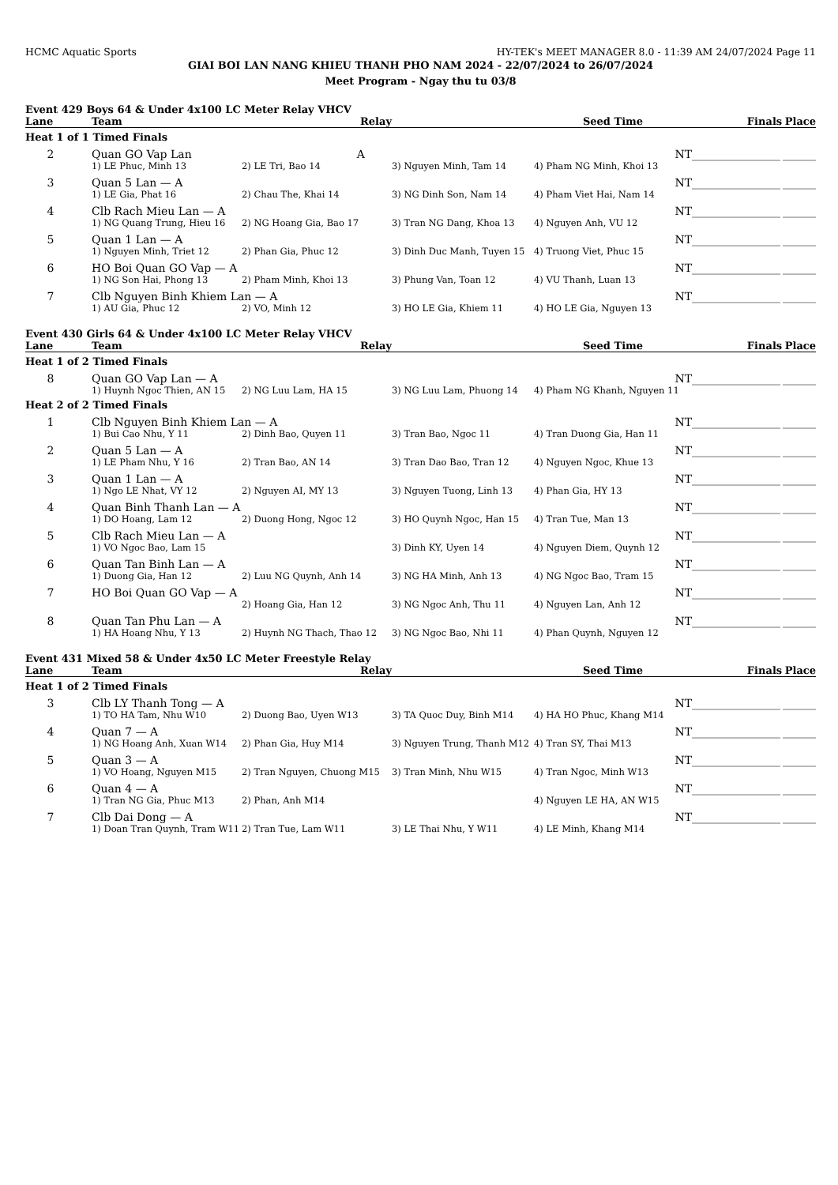HCMC Aquatic Sports HY-TEK's MEET MANAGER 8.0 - 11:39 AM 24/07/2024 Page 11
GIAI BOI LAN NANG KHIEU THANH PHO NAM 2024 - 22/07/2024 to 26/07/2024
Meet Program - Ngay thu tu 03/8
Event 429 Boys 64 & Under 4x100 LC Meter Relay VHCV
| Lane | Team | Relay | | Seed Time | Finals | Place |
| --- | --- | --- | --- | --- | --- | --- |
| Heat 1 of 1 Timed Finals | | | | | | |
| 2 | Quan GO Vap Lan A | | | NT | ________________ | ______ |
| | 1) LE Phuc, Minh 13 | 2) LE Tri, Bao 14 | 3) Nguyen Minh, Tam 14 | 4) Pham NG Minh, Khoi 13 | | |
| 3 | Quan 5 Lan — A | | | NT | ________________ | ______ |
| | 1) LE Gia, Phat 16 | 2) Chau The, Khai 14 | 3) NG Dinh Son, Nam 14 | 4) Pham Viet Hai, Nam 14 | | |
| 4 | Clb Rach Mieu Lan — A | | | NT | ________________ | ______ |
| | 1) NG Quang Trung, Hieu 16 | 2) NG Hoang Gia, Bao 17 | 3) Tran NG Dang, Khoa 13 | 4) Nguyen Anh, VU 12 | | |
| 5 | Quan 1 Lan — A | | | NT | ________________ | ______ |
| | 1) Nguyen Minh, Triet 12 | 2) Phan Gia, Phuc 12 | 3) Dinh Duc Manh, Tuyen 15 | 4) Truong Viet, Phuc 15 | | |
| 6 | HO Boi Quan GO Vap — A | | | NT | ________________ | ______ |
| | 1) NG Son Hai, Phong 13 | 2) Pham Minh, Khoi 13 | 3) Phung Van, Toan 12 | 4) VU Thanh, Luan 13 | | |
| 7 | Clb Nguyen Binh Khiem Lan — A | | | NT | ________________ | ______ |
| | 1) AU Gia, Phuc 12 | 2) VO, Minh 12 | 3) HO LE Gia, Khiem 11 | 4) HO LE Gia, Nguyen 13 | | |
Event 430 Girls 64 & Under 4x100 LC Meter Relay VHCV
| Lane | Team | Relay | | Seed Time | Finals | Place |
| --- | --- | --- | --- | --- | --- | --- |
| Heat 1 of 2 Timed Finals | | | | | | |
| 8 | Quan GO Vap Lan — A | | | NT | ________________ | ______ |
| | 1) Huynh Ngoc Thien, AN 15 | 2) NG Luu Lam, HA 15 | 3) NG Luu Lam, Phuong 14 | 4) Pham NG Khanh, Nguyen 11 | | |
| Heat 2 of 2 Timed Finals | | | | | | |
| 1 | Clb Nguyen Binh Khiem Lan — A | | | NT | ________________ | ______ |
| | 1) Bui Cao Nhu, Y 11 | 2) Dinh Bao, Quyen 11 | 3) Tran Bao, Ngoc 11 | 4) Tran Duong Gia, Han 11 | | |
| 2 | Quan 5 Lan — A | | | NT | ________________ | ______ |
| | 1) LE Pham Nhu, Y 16 | 2) Tran Bao, AN 14 | 3) Tran Dao Bao, Tran 12 | 4) Nguyen Ngoc, Khue 13 | | |
| 3 | Quan 1 Lan — A | | | NT | ________________ | ______ |
| | 1) Ngo LE Nhat, VY 12 | 2) Nguyen AI, MY 13 | 3) Nguyen Tuong, Linh 13 | 4) Phan Gia, HY 13 | | |
| 4 | Quan Binh Thanh Lan — A | | | NT | ________________ | ______ |
| | 1) DO Hoang, Lam 12 | 2) Duong Hong, Ngoc 12 | 3) HO Quynh Ngoc, Han 15 | 4) Tran Tue, Man 13 | | |
| 5 | Clb Rach Mieu Lan — A | | | NT | ________________ | ______ |
| | 1) VO Ngoc Bao, Lam 15 | | 3) Dinh KY, Uyen 14 | 4) Nguyen Diem, Quynh 12 | | |
| 6 | Quan Tan Binh Lan — A | | | NT | ________________ | ______ |
| | 1) Duong Gia, Han 12 | 2) Luu NG Quynh, Anh 14 | 3) NG HA Minh, Anh 13 | 4) NG Ngoc Bao, Tram 15 | | |
| 7 | HO Boi Quan GO Vap — A | | | NT | ________________ | ______ |
| | | 2) Hoang Gia, Han 12 | 3) NG Ngoc Anh, Thu 11 | 4) Nguyen Lan, Anh 12 | | |
| 8 | Quan Tan Phu Lan — A | | | NT | ________________ | ______ |
| | 1) HA Hoang Nhu, Y 13 | 2) Huynh NG Thach, Thao 12 | 3) NG Ngoc Bao, Nhi 11 | 4) Phan Quynh, Nguyen 12 | | |
Event 431 Mixed 58 & Under 4x50 LC Meter Freestyle Relay
| Lane | Team | Relay | | Seed Time | Finals | Place |
| --- | --- | --- | --- | --- | --- | --- |
| Heat 1 of 2 Timed Finals | | | | | | |
| 3 | Clb LY Thanh Tong — A | | | NT | ________________ | ______ |
| | 1) TO HA Tam, Nhu W10 | 2) Duong Bao, Uyen W13 | 3) TA Quoc Duy, Binh M14 | 4) HA HO Phuc, Khang M14 | | |
| 4 | Quan 7 — A | | | NT | ________________ | ______ |
| | 1) NG Hoang Anh, Xuan W14 | 2) Phan Gia, Huy M14 | 3) Nguyen Trung, Thanh M12 | 4) Tran SY, Thai M13 | | |
| 5 | Quan 3 — A | | | NT | ________________ | ______ |
| | 1) VO Hoang, Nguyen M15 | 2) Tran Nguyen, Chuong M15 | 3) Tran Minh, Nhu W15 | 4) Tran Ngoc, Minh W13 | | |
| 6 | Quan 4 — A | | | NT | ________________ | ______ |
| | 1) Tran NG Gia, Phuc M13 | 2) Phan, Anh M14 | | 4) Nguyen LE HA, AN W15 | | |
| 7 | Clb Dai Dong — A | | | NT | ________________ | ______ |
| | 1) Doan Tran Quynh, Tram W11 | 2) Tran Tue, Lam W11 | 3) LE Thai Nhu, Y W11 | 4) LE Minh, Khang M14 | | |